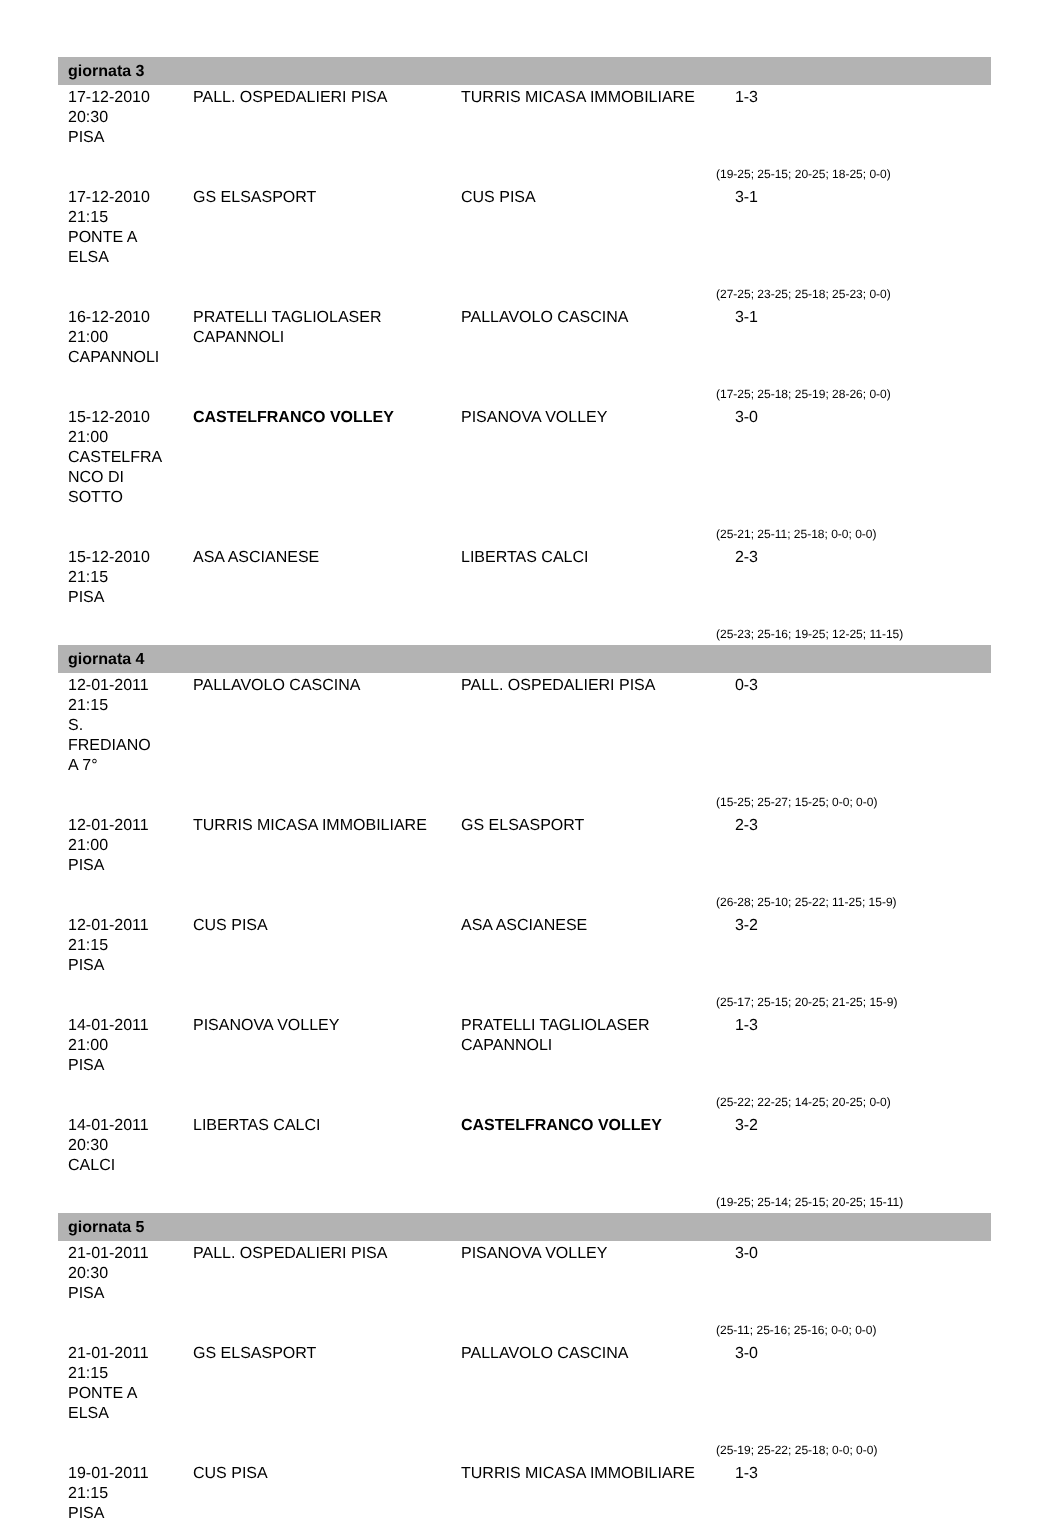| giornata 3 | | | |
| 17-12-2010 20:30 PISA | PALL. OSPEDALIERI PISA | TURRIS MICASA IMMOBILIARE | 1-3 |
| | | | (19-25; 25-15; 20-25; 18-25; 0-0) |
| 17-12-2010 21:15 PONTE A ELSA | GS ELSASPORT | CUS PISA | 3-1 |
| | | | (27-25; 23-25; 25-18; 25-23; 0-0) |
| 16-12-2010 21:00 CAPANNOLI | PRATELLI TAGLIOLASER CAPANNOLI | PALLAVOLO CASCINA | 3-1 |
| | | | (17-25; 25-18; 25-19; 28-26; 0-0) |
| 15-12-2010 21:00 CASTELFRA NCO DI SOTTO | CASTELFRANCO VOLLEY | PISANOVA VOLLEY | 3-0 |
| | | | (25-21; 25-11; 25-18; 0-0; 0-0) |
| 15-12-2010 21:15 PISA | ASA ASCIANESE | LIBERTAS CALCI | 2-3 |
| | | | (25-23; 25-16; 19-25; 12-25; 11-15) |
| giornata 4 | | | |
| 12-01-2011 21:15 S. FREDIANO A 7° | PALLAVOLO CASCINA | PALL. OSPEDALIERI PISA | 0-3 |
| | | | (15-25; 25-27; 15-25; 0-0; 0-0) |
| 12-01-2011 21:00 PISA | TURRIS MICASA IMMOBILIARE | GS ELSASPORT | 2-3 |
| | | | (26-28; 25-10; 25-22; 11-25; 15-9) |
| 12-01-2011 21:15 PISA | CUS PISA | ASA ASCIANESE | 3-2 |
| | | | (25-17; 25-15; 20-25; 21-25; 15-9) |
| 14-01-2011 21:00 PISA | PISANOVA VOLLEY | PRATELLI TAGLIOLASER CAPANNOLI | 1-3 |
| | | | (25-22; 22-25; 14-25; 20-25; 0-0) |
| 14-01-2011 20:30 CALCI | LIBERTAS CALCI | CASTELFRANCO VOLLEY | 3-2 |
| | | | (19-25; 25-14; 25-15; 20-25; 15-11) |
| giornata 5 | | | |
| 21-01-2011 20:30 PISA | PALL. OSPEDALIERI PISA | PISANOVA VOLLEY | 3-0 |
| | | | (25-11; 25-16; 25-16; 0-0; 0-0) |
| 21-01-2011 21:15 PONTE A ELSA | GS ELSASPORT | PALLAVOLO CASCINA | 3-0 |
| | | | (25-19; 25-22; 25-18; 0-0; 0-0) |
| 19-01-2011 21:15 PISA | CUS PISA | TURRIS MICASA IMMOBILIARE | 1-3 |